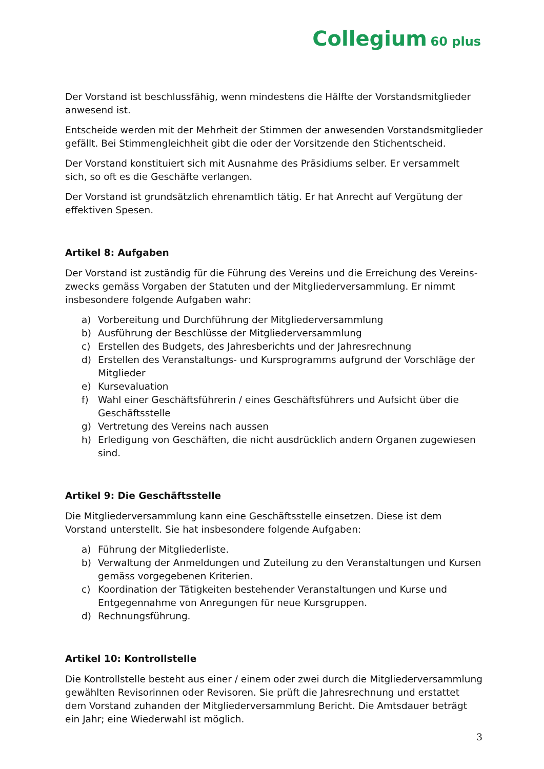Collegium 60 plus
Der Vorstand ist beschlussfähig, wenn mindestens die Hälfte der Vorstandsmitglieder anwesend ist.
Entscheide werden mit der Mehrheit der Stimmen der anwesenden Vorstandsmitglieder gefällt. Bei Stimmengleichheit gibt die oder der Vorsitzende den Stichentscheid.
Der Vorstand konstituiert sich mit Ausnahme des Präsidiums selber. Er versammelt sich, so oft es die Geschäfte verlangen.
Der Vorstand ist grundsätzlich ehrenamtlich tätig. Er hat Anrecht auf Vergütung der effektiven Spesen.
Artikel 8: Aufgaben
Der Vorstand ist zuständig für die Führung des Vereins und die Erreichung des Vereins-zwecks gemäss Vorgaben der Statuten und der Mitgliederversammlung. Er nimmt insbesondere folgende Aufgaben wahr:
a) Vorbereitung und Durchführung der Mitgliederversammlung
b) Ausführung der Beschlüsse der Mitgliederversammlung
c) Erstellen des Budgets, des Jahresberichts und der Jahresrechnung
d) Erstellen des Veranstaltungs- und Kursprogramms aufgrund der Vorschläge der Mitglieder
e) Kursevaluation
f) Wahl einer Geschäftsführerin / eines Geschäftsführers und Aufsicht über die Geschäftsstelle
g) Vertretung des Vereins nach aussen
h) Erledigung von Geschäften, die nicht ausdrücklich andern Organen zugewiesen sind.
Artikel 9: Die Geschäftsstelle
Die Mitgliederversammlung kann eine Geschäftsstelle einsetzen. Diese ist dem Vorstand unterstellt. Sie hat insbesondere folgende Aufgaben:
a) Führung der Mitgliederliste.
b) Verwaltung der Anmeldungen und Zuteilung zu den Veranstaltungen und Kursen gemäss vorgegebenen Kriterien.
c) Koordination der Tätigkeiten bestehender Veranstaltungen und Kurse und Entgegennahme von Anregungen für neue Kursgruppen.
d) Rechnungsführung.
Artikel 10: Kontrollstelle
Die Kontrollstelle besteht aus einer / einem oder zwei durch die Mitgliederversammlung gewählten Revisorinnen oder Revisoren. Sie prüft die Jahresrechnung und erstattet dem Vorstand zuhanden der Mitgliederversammlung Bericht. Die Amtsdauer beträgt ein Jahr; eine Wiederwahl ist möglich.
3